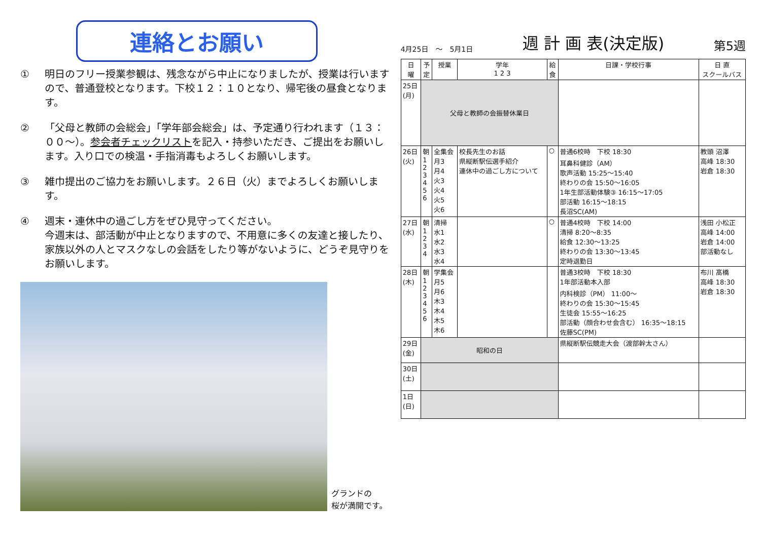連絡とお願い
① 明日のフリー授業参観は、残念ながら中止になりましたが、授業は行いますので、普通登校となります。下校１２：１０となり、帰宅後の昼食となります。
② 「父母と教師の会総会」「学年部会総会」は、予定通り行われます（１３：００～）。参会者チェックリストを記入・持参いただき、ご提出をお願いします。入り口での検温・手指消毒もよろしくお願いします。
③ 雑巾提出のご協力をお願いします。２６日（火）までよろしくお願いします。
④ 週末・連休中の過ごし方をぜひ見守ってください。
今週末は、部活動が中止となりますので、不用意に多くの友達と接したり、家族以外の人とマスクなしの会話をしたり等がないように、どうぞ見守りをお願いします。
グランドの
桜が満開です。
4月25日　～　5月1日 週 計 画 表(決定版) 第5週
| 日 曜 | 予 定 | 授業 | 学年 1 2 3 | 給 食 | 日課・学校行事 | 日 直 スクールバス |
| --- | --- | --- | --- | --- | --- | --- |
| 25日 (月) | 父母と教師の会振替休業日 | | | | | |
| 26日 (火) | 朝 1 2 3 4 5 6 | 全集会 月3 月4 火3 火4 火5 火6 | 校長先生のお話 県縦断駅伝選手紹介 連休中の過ごし方について | ○ | 普通6校時 下校 18:30 耳鼻科健診（AM） 歌声活動 15:25～15:40 終わりの会 15:50～16:05 1年生部活動体験③ 16:15～17:05 部活動 16:15～18:15 長沼SC(AM) | 教頭 沼澤 高峰 18:30 岩倉 18:30 |
| 27日 (水) | 朝 1 2 3 4 | 清掃 水1 水2 水3 水4 | | ○ | 普通4校時 下校 14:00 清掃 8:20～8:35 給食 12:30～13:25 終わりの会 13:30～13:45 定時退勤日 | 浅田 小松正 高峰 14:00 岩倉 14:00 部活動なし |
| 28日 (木) | 朝 1 2 3 4 5 6 | 学集会 月5 月6 木3 木4 木5 木6 | | | 普通3校時 下校 18:30 1年部活動本入部 内科検診（PM） 11:00～ 終わりの会 15:30～15:45 生徒会 15:55～16:25 部活動（顔合わせ会含む） 16:35～18:15 佐藤SC(PM) | 布川 髙橋 高峰 18:30 岩倉 18:30 |
| 29日 (金) | 昭和の日 | | | | 県縦断駅伝競走大会（渡部幹太さん） | |
| 30日 (土) | | | | | | |
| 1日 (日) | | | | | | |